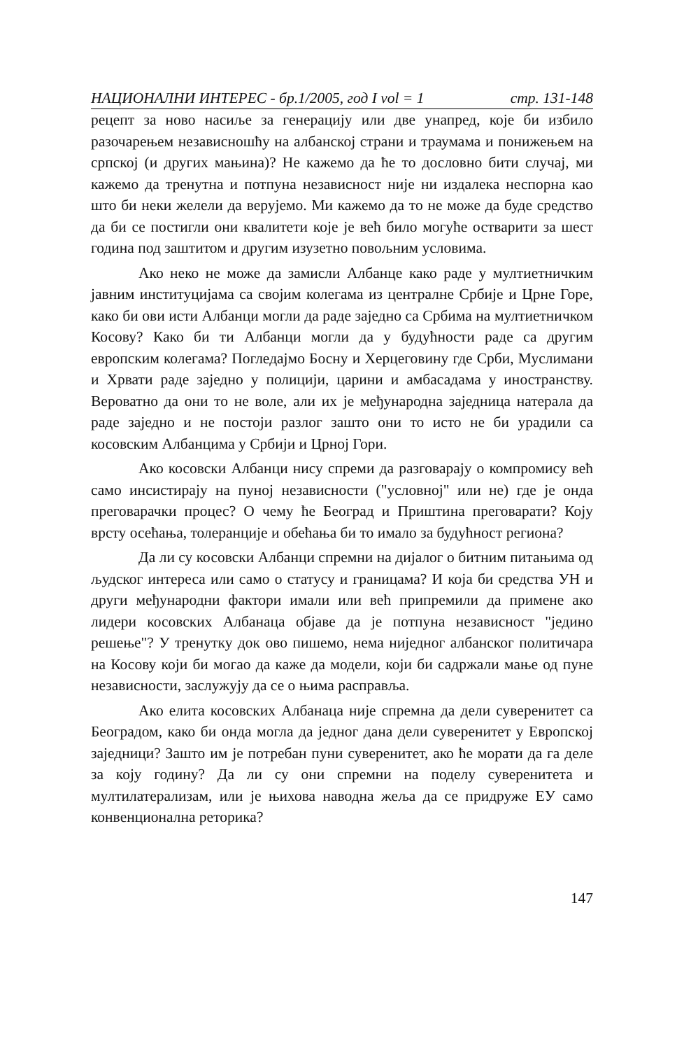НАЦИОНАЛНИ ИНТЕРЕС - бр.1/2005, год I vol = 1 стр. 131-148
рецепт за ново насиље за генерацију или две унапред, које би избило разочарењем независношћу на албанској страни и траумама и понижењем на српској (и других мањина)? Не кажемо да ће то дословно бити случај, ми кажемо да тренутна и потпуна независност није ни издалека неспорна као што би неки желели да верујемо. Ми кажемо да то не може да буде средство да би се постигли они квалитети које је већ било могуће остварити за шест година под заштитом и другим изузетно повољним условима.
Ако неко не може да замисли Албанце како раде у мултиетничким јавним институцијама са својим колегама из централне Србије и Црне Горе, како би ови исти Албанци могли да раде заједно са Србима на мултиетничком Косову? Како би ти Албанци могли да у будућности раде са другим европским колегама? Погледајмо Босну и Херцеговину где Срби, Муслимани и Хрвати раде заједно у полицији, царини и амбасадама у иностранству. Вероватно да они то не воле, али их је међународна заједница натерала да раде заједно и не постоји разлог зашто они то исто не би урадили са косовским Албанцима у Србији и Црној Гори.
Ако косовски Албанци нису спреми да разговарају о компромису већ само инсистирају на пуној независности ("условној" или не) где је онда преговарачки процес? О чему ће Београд и Приштина преговарати? Коју врсту осећања, толеранције и обећања би то имало за будућност региона?
Да ли су косовски Албанци спремни на дијалог о битним питањима од људског интереса или само о статусу и границама? И која би средства УН и други међународни фактори имали или већ припремили да примене ако лидери косовских Албанаца објаве да је потпуна независност "једино решење"? У тренутку док ово пишемо, нема ниједног албанског политичара на Косову који би могао да каже да модели, који би садржали мање од пуне независности, заслужују да се о њима расправља.
Ако елита косовских Албанаца није спремна да дели суверенитет са Београдом, како би онда могла да једног дана дели суверенитет у Европској заједници? Зашто им је потребан пуни суверенитет, ако ће морати да га деле за коју годину? Да ли су они спремни на поделу суверенитета и мултилатерализам, или је њихова наводна жеља да се придруже ЕУ само конвенционална реторика?
147